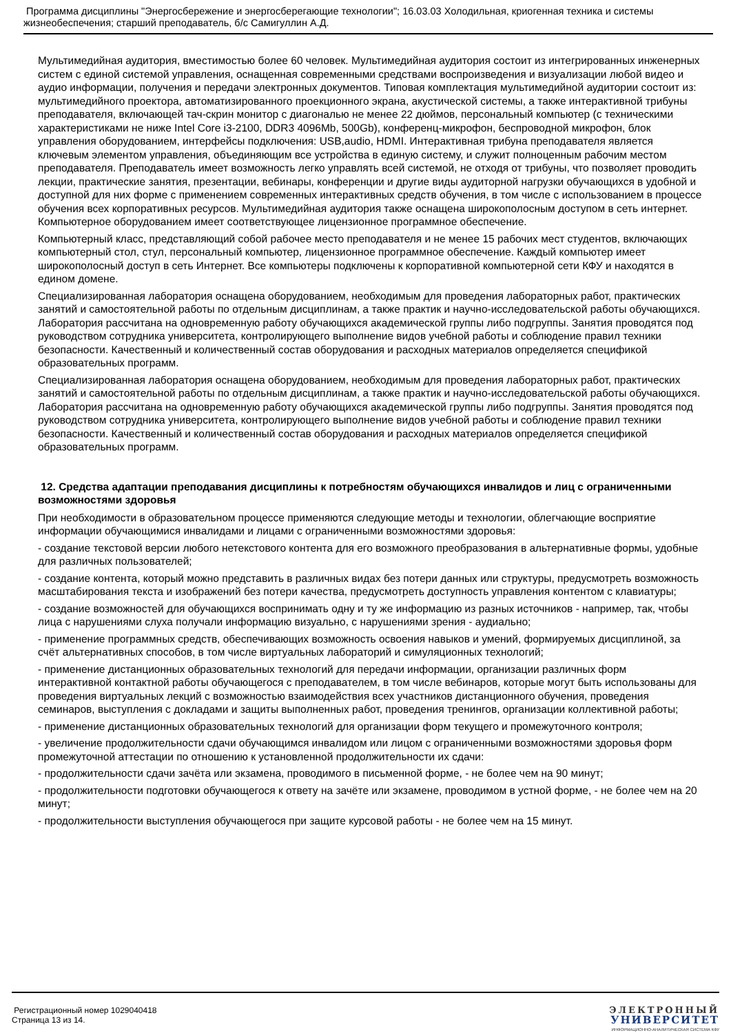Программа дисциплины "Энергосбережение и энергосберегающие технологии"; 16.03.03 Холодильная, криогенная техника и системы жизнеобеспечения; старший преподаватель, б/с Самигуллин А.Д.
Мультимедийная аудитория, вместимостью более 60 человек. Мультимедийная аудитория состоит из интегрированных инженерных систем с единой системой управления, оснащенная современными средствами воспроизведения и визуализации любой видео и аудио информации, получения и передачи электронных документов. Типовая комплектация мультимедийной аудитории состоит из: мультимедийного проектора, автоматизированного проекционного экрана, акустической системы, а также интерактивной трибуны преподавателя, включающей тач-скрин монитор с диагональю не менее 22 дюймов, персональный компьютер (с техническими характеристиками не ниже Intel Core i3-2100, DDR3 4096Mb, 500Gb), конференц-микрофон, беспроводной микрофон, блок управления оборудованием, интерфейсы подключения: USB,audio, HDMI. Интерактивная трибуна преподавателя является ключевым элементом управления, объединяющим все устройства в единую систему, и служит полноценным рабочим местом преподавателя. Преподаватель имеет возможность легко управлять всей системой, не отходя от трибуны, что позволяет проводить лекции, практические занятия, презентации, вебинары, конференции и другие виды аудиторной нагрузки обучающихся в удобной и доступной для них форме с применением современных интерактивных средств обучения, в том числе с использованием в процессе обучения всех корпоративных ресурсов. Мультимедийная аудитория также оснащена широкополосным доступом в сеть интернет. Компьютерное оборудованием имеет соответствующее лицензионное программное обеспечение.
Компьютерный класс, представляющий собой рабочее место преподавателя и не менее 15 рабочих мест студентов, включающих компьютерный стол, стул, персональный компьютер, лицензионное программное обеспечение. Каждый компьютер имеет широкополосный доступ в сеть Интернет. Все компьютеры подключены к корпоративной компьютерной сети КФУ и находятся в едином домене.
Специализированная лаборатория оснащена оборудованием, необходимым для проведения лабораторных работ, практических занятий и самостоятельной работы по отдельным дисциплинам, а также практик и научно-исследовательской работы обучающихся. Лаборатория рассчитана на одновременную работу обучающихся академической группы либо подгруппы. Занятия проводятся под руководством сотрудника университета, контролирующего выполнение видов учебной работы и соблюдение правил техники безопасности. Качественный и количественный состав оборудования и расходных материалов определяется спецификой образовательных программ.
Специализированная лаборатория оснащена оборудованием, необходимым для проведения лабораторных работ, практических занятий и самостоятельной работы по отдельным дисциплинам, а также практик и научно-исследовательской работы обучающихся. Лаборатория рассчитана на одновременную работу обучающихся академической группы либо подгруппы. Занятия проводятся под руководством сотрудника университета, контролирующего выполнение видов учебной работы и соблюдение правил техники безопасности. Качественный и количественный состав оборудования и расходных материалов определяется спецификой образовательных программ.
12. Средства адаптации преподавания дисциплины к потребностям обучающихся инвалидов и лиц с ограниченными возможностями здоровья
При необходимости в образовательном процессе применяются следующие методы и технологии, облегчающие восприятие информации обучающимися инвалидами и лицами с ограниченными возможностями здоровья:
- создание текстовой версии любого нетекстового контента для его возможного преобразования в альтернативные формы, удобные для различных пользователей;
- создание контента, который можно представить в различных видах без потери данных или структуры, предусмотреть возможность масштабирования текста и изображений без потери качества, предусмотреть доступность управления контентом с клавиатуры;
- создание возможностей для обучающихся воспринимать одну и ту же информацию из разных источников - например, так, чтобы лица с нарушениями слуха получали информацию визуально, с нарушениями зрения - аудиально;
- применение программных средств, обеспечивающих возможность освоения навыков и умений, формируемых дисциплиной, за счёт альтернативных способов, в том числе виртуальных лабораторий и симуляционных технологий;
- применение дистанционных образовательных технологий для передачи информации, организации различных форм интерактивной контактной работы обучающегося с преподавателем, в том числе вебинаров, которые могут быть использованы для проведения виртуальных лекций с возможностью взаимодействия всех участников дистанционного обучения, проведения семинаров, выступления с докладами и защиты выполненных работ, проведения тренингов, организации коллективной работы;
- применение дистанционных образовательных технологий для организации форм текущего и промежуточного контроля;
- увеличение продолжительности сдачи обучающимся инвалидом или лицом с ограниченными возможностями здоровья форм промежуточной аттестации по отношению к установленной продолжительности их сдачи:
- продолжительности сдачи зачёта или экзамена, проводимого в письменной форме, - не более чем на 90 минут;
- продолжительности подготовки обучающегося к ответу на зачёте или экзамене, проводимом в устной форме, - не более чем на 20 минут;
- продолжительности выступления обучающегося при защите курсовой работы - не более чем на 15 минут.
Регистрационный номер 1029040418
Страница 13 из 14.
ЭЛЕКТРОННЫЙ
УНИВЕРСИТЕТ
ИНФОРМАЦИОННО-АНАЛИТИЧЕСКАЯ СИСТЕМА КФУ